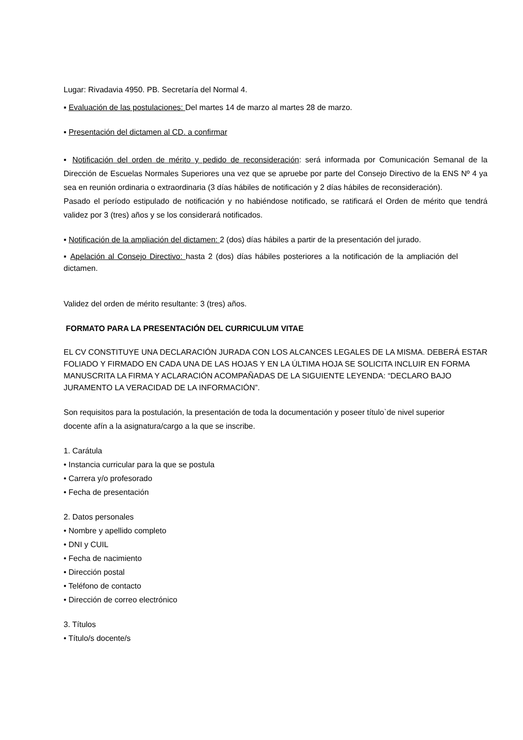Lugar: Rivadavia 4950. PB. Secretaría del Normal 4.
▪ Evaluación de las postulaciones: Del martes 14 de marzo al martes 28 de marzo.
▪ Presentación del dictamen al CD. a confirmar
▪ Notificación del orden de mérito y pedido de reconsideración: será informada por Comunicación Semanal de la Dirección de Escuelas Normales Superiores una vez que se apruebe por parte del Consejo Directivo de la ENS Nº 4 ya sea en reunión ordinaria o extraordinaria (3 días hábiles de notificación y 2 días hábiles de reconsideración).
Pasado el período estipulado de notificación y no habiéndose notificado, se ratificará el Orden de mérito que tendrá validez por 3 (tres) años y se los considerará notificados.
▪ Notificación de la ampliación del dictamen: 2 (dos) días hábiles a partir de la presentación del jurado.
▪ Apelación al Consejo Directivo: hasta 2 (dos) días hábiles posteriores a la notificación de la ampliación del dictamen.
Validez del orden de mérito resultante: 3 (tres) años.
FORMATO PARA LA PRESENTACIÓN DEL CURRICULUM VITAE
EL CV CONSTITUYE UNA DECLARACIÓN JURADA CON LOS ALCANCES LEGALES DE LA MISMA. DEBERÁ ESTAR FOLIADO Y FIRMADO EN CADA UNA DE LAS HOJAS Y EN LA ÚLTIMA HOJA SE SOLICITA INCLUIR EN FORMA MANUSCRITA LA FIRMA Y ACLARACIÓN ACOMPAÑADAS DE LA SIGUIENTE LEYENDA: “DECLARO BAJO JURAMENTO LA VERACIDAD DE LA INFORMACIÓN”.
Son requisitos para la postulación, la presentación de toda la documentación y poseer título`de nivel superior docente afín a la asignatura/cargo a la que se inscribe.
1. Carátula
• Instancia curricular para la que se postula
• Carrera y/o profesorado
• Fecha de presentación
2. Datos personales
• Nombre y apellido completo
• DNI y CUIL
• Fecha de nacimiento
• Dirección postal
• Teléfono de contacto
• Dirección de correo electrónico
3. Títulos
• Título/s docente/s